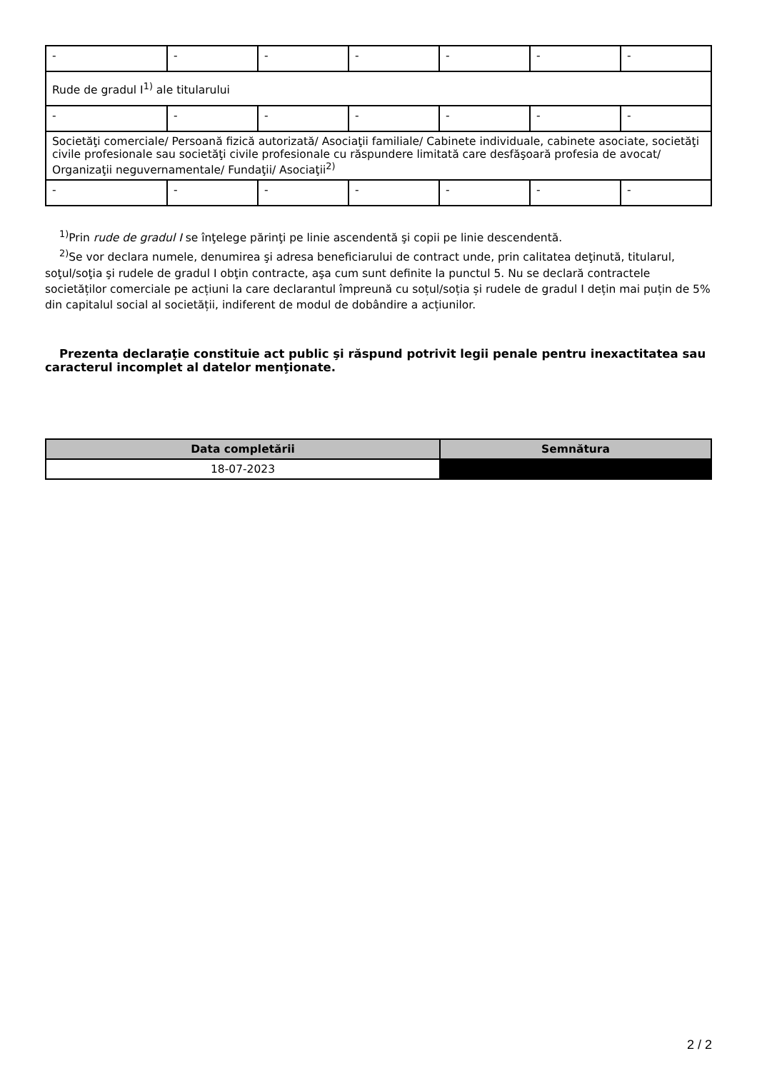| - | - | - | - | - | - | - |
| Rude de gradul I<sup>1)</sup> ale titularului | | | | | | |
| - | - | - | - | - | - | - |
| Societăţi comerciale/ Persoană fizică autorizată/ Asociaţii familiale/ Cabinete individuale, cabinete asociate, societăţi civile profesionale sau societăţi civile profesionale cu răspundere limitată care desfăşoară profesia de avocat/ Organizaţii neguvernamentale/ Fundaţii/ Asociaţii<sup>2)</sup> | | | | | | |
| - | - | - | - | - | - | - |
<sup>1)</sup> Prin rude de gradul I se înţelege părinţi pe linie ascendentă şi copii pe linie descendentă.
<sup>2)</sup> Se vor declara numele, denumirea şi adresa beneficiarului de contract unde, prin calitatea deţinută, titularul, soţul/soţia şi rudele de gradul I obţin contracte, aşa cum sunt definite la punctul 5. Nu se declară contractele societăților comerciale pe acțiuni la care declarantul împreună cu soțul/soția și rudele de gradul I dețin mai puțin de 5% din capitalul social al societății, indiferent de modul de dobândire a acțiunilor.
Prezenta declaraţie constituie act public şi răspund potrivit legii penale pentru inexactitatea sau caracterul incomplet al datelor menţionate.
| Data completării | Semnătura |
| --- | --- |
| 18-07-2023 | |
2 / 2